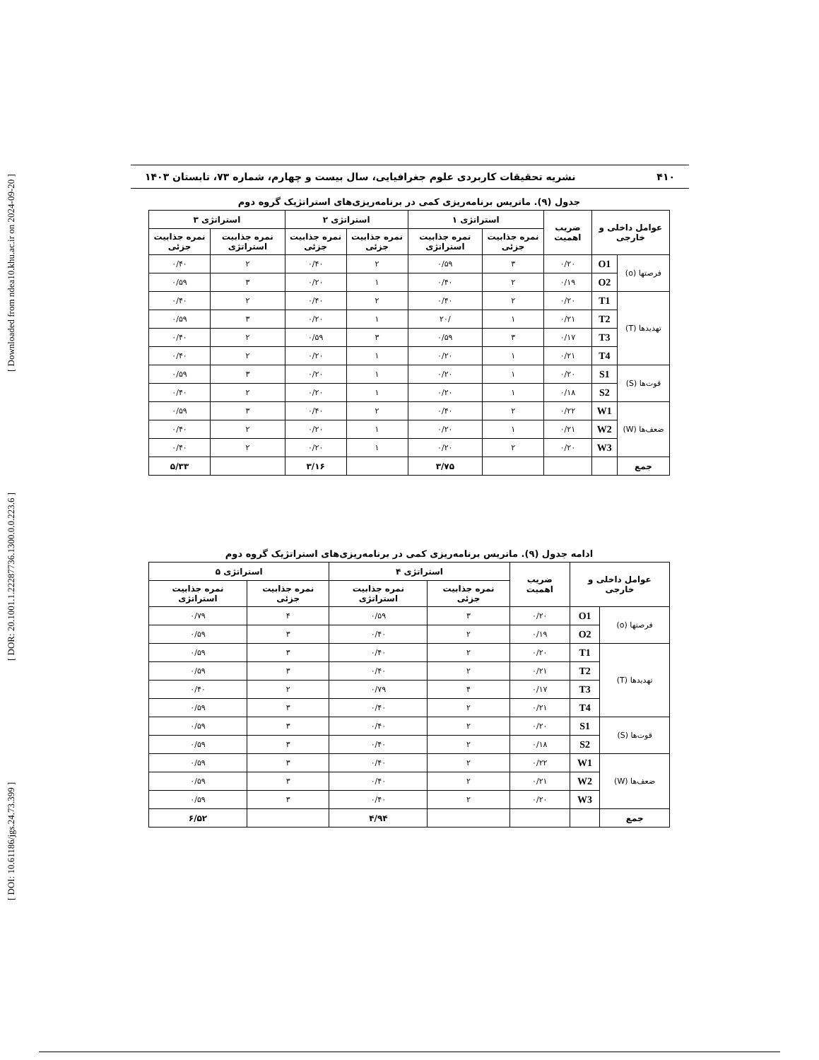[ DOI: 10.61186/jgs.24.73.399 ] [ DOR: 20.1001.1.22287736.1300.0.0.223.6 ] [ Downloaded from ndea10.khu.ac.ir on 2024-09-20 ]
۴۱۰ نشریه تحقیقات کاربردی علوم جغرافیایی، سال بیست و چهارم، شماره ۷۳، تابستان ۱۴۰۳
جدول (۹). ماتریس برنامه‌ریزی کمی در برنامه‌ریزی‌های استراتژیک گروه دوم
| عوامل داخلی و خارجی | | ضریب اهمیت | استراتژی ۱ | | استراتژی ۲ | | استراتژی ۳ | |
| --- | --- | --- | --- | --- | --- | --- | --- | --- |
| | | | نمره جذابیت جزئی | نمره جذابیت استراتژی | نمره جذابیت جزئی | نمره جذابیت جزئی | نمره جذابیت استراتژی | نمره جذابیت جزئی |
| فرصتها (o) | O1 | ۰/۲۰ | ۳ | ۰/۵۹ | ۲ | ۰/۴۰ | ۲ | ۰/۴۰ |
| | O2 | ۰/۱۹ | ۲ | ۰/۴۰ | ۱ | ۰/۲۰ | ۳ | ۰/۵۹ |
| تهدیدها (T) | T1 | ۰/۲۰ | ۲ | ۰/۴۰ | ۲ | ۰/۴۰ | ۲ | ۰/۴۰ |
| | T2 | ۰/۲۱ | ۱ | /۲۰ | ۱ | ۰/۲۰ | ۳ | ۰/۵۹ |
| | T3 | ۰/۱۷ | ۳ | ۰/۵۹ | ۳ | ۰/۵۹ | ۲ | ۰/۴۰ |
| | T4 | ۰/۲۱ | ۱ | ۰/۲۰ | ۱ | ۰/۲۰ | ۲ | ۰/۴۰ |
| قوت‌ها (S) | S1 | ۰/۲۰ | ۱ | ۰/۲۰ | ۱ | ۰/۲۰ | ۳ | ۰/۵۹ |
| | S2 | ۰/۱۸ | ۱ | ۰/۲۰ | ۱ | ۰/۲۰ | ۲ | ۰/۴۰ |
| ضعف‌ها (W) | W1 | ۰/۲۲ | ۲ | ۰/۴۰ | ۲ | ۰/۴۰ | ۳ | ۰/۵۹ |
| | W2 | ۰/۲۱ | ۱ | ۰/۲۰ | ۱ | ۰/۲۰ | ۲ | ۰/۴۰ |
| | W3 | ۰/۲۰ | ۲ | ۰/۲۰ | ۱ | ۰/۲۰ | ۲ | ۰/۴۰ |
| جمع | | | | ۳/۷۵ | | ۳/۱۶ | | ۵/۳۳ |
ادامه جدول (۹). ماتریس برنامه‌ریزی کمی در برنامه‌ریزی‌های استراتژیک گروه دوم
| عوامل داخلی و خارجی | | ضریب اهمیت | استراتژی ۴ | | استراتژی ۵ | |
| --- | --- | --- | --- | --- | --- | --- |
| | | | نمره جذابیت جزئی | نمره جذابیت استراتژی | نمره جذابیت جزئی | نمره جذابیت استراتژی |
| فرصتها (o) | O1 | ۰/۲۰ | ۳ | ۰/۵۹ | ۴ | ۰/۷۹ |
| | O2 | ۰/۱۹ | ۲ | ۰/۴۰ | ۳ | ۰/۵۹ |
| تهدیدها (T) | T1 | ۰/۲۰ | ۲ | ۰/۴۰ | ۳ | ۰/۵۹ |
| | T2 | ۰/۲۱ | ۲ | ۰/۴۰ | ۳ | ۰/۵۹ |
| | T3 | ۰/۱۷ | ۴ | ۰/۷۹ | ۲ | ۰/۴۰ |
| | T4 | ۰/۲۱ | ۲ | ۰/۴۰ | ۳ | ۰/۵۹ |
| قوت‌ها (S) | S1 | ۰/۲۰ | ۲ | ۰/۴۰ | ۳ | ۰/۵۹ |
| | S2 | ۰/۱۸ | ۲ | ۰/۴۰ | ۳ | ۰/۵۹ |
| ضعف‌ها (W) | W1 | ۰/۲۲ | ۲ | ۰/۴۰ | ۳ | ۰/۵۹ |
| | W2 | ۰/۲۱ | ۲ | ۰/۴۰ | ۳ | ۰/۵۹ |
| | W3 | ۰/۲۰ | ۲ | ۰/۴۰ | ۳ | ۰/۵۹ |
| جمع | | | | ۴/۹۴ | | ۶/۵۲ |